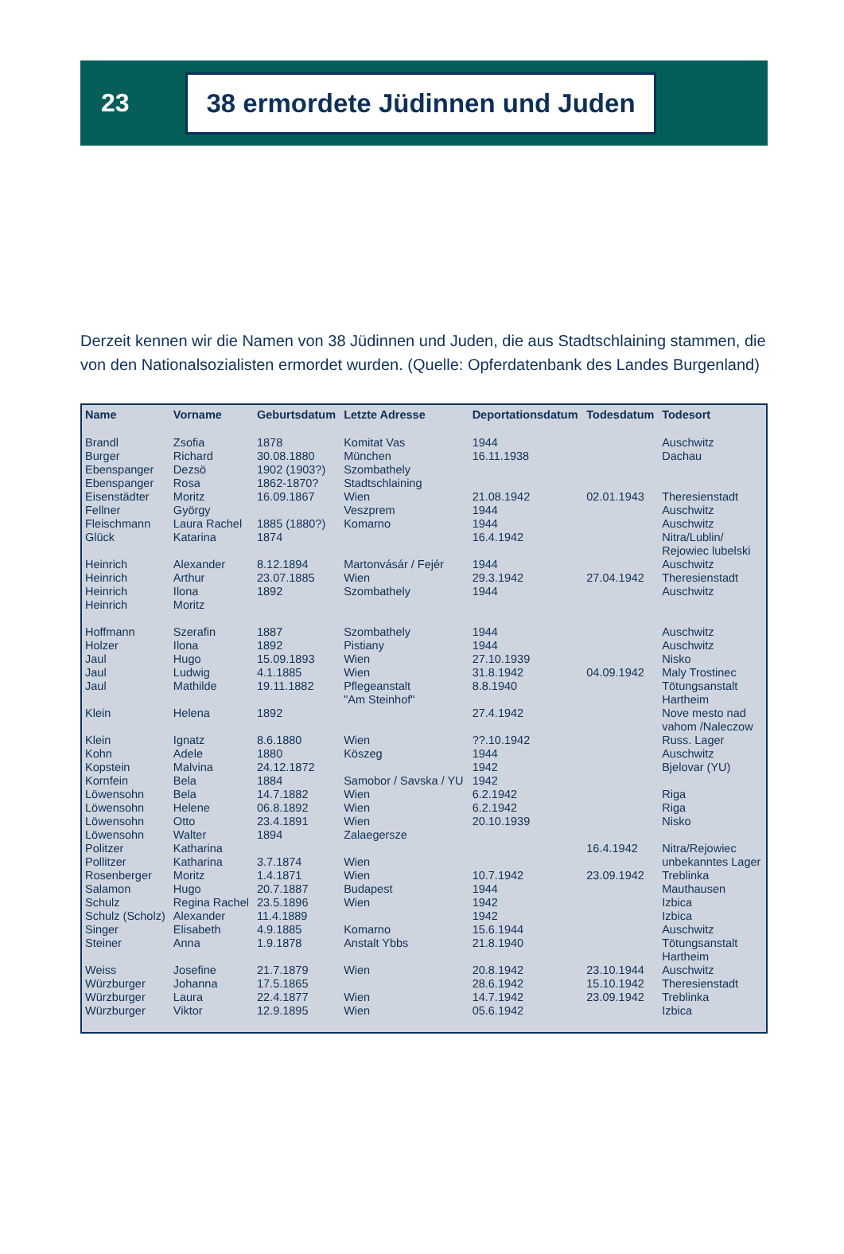23
38 ermordete Jüdinnen und Juden
Derzeit kennen wir die Namen von 38 Jüdinnen und Juden, die aus Stadtschlaining stammen, die von den Nationalsozialisten ermordet wurden. (Quelle: Opferdatenbank des Landes Burgenland)
| Name | Vorname | Geburtsdatum | Letzte Adresse | Deportationsdatum | Todesdatum | Todesort |
| --- | --- | --- | --- | --- | --- | --- |
| Brandl | Zsofia | 1878 | Komitat Vas | 1944 | | Auschwitz |
| Burger | Richard | 30.08.1880 | München | 16.11.1938 | | Dachau |
| Ebenspanger | Dezsö | 1902 (1903?) | Szombathely | | | |
| Ebenspanger | Rosa | 1862-1870? | Stadtschlaining | | | |
| Eisenstädter | Moritz | 16.09.1867 | Wien | 21.08.1942 | 02.01.1943 | Theresienstadt |
| Fellner | György | | Veszprem | 1944 | | Auschwitz |
| Fleischmann | Laura Rachel | 1885 (1880?) | Komarno | 1944 | | Auschwitz |
| Glück | Katarina | 1874 | | 16.4.1942 | | Nitra/Lublin/ Rejowiec lubelski |
| Heinrich | Alexander | 8.12.1894 | Martonvásár / Fejér | 1944 | | Auschwitz |
| Heinrich | Arthur | 23.07.1885 | Wien | 29.3.1942 | 27.04.1942 | Theresienstadt |
| Heinrich | Ilona | 1892 | Szombathely | 1944 | | Auschwitz |
| Heinrich | Moritz | | | | | |
| Hoffmann | Szerafin | 1887 | Szombathely | 1944 | | Auschwitz |
| Holzer | Ilona | 1892 | Pistiany | 1944 | | Auschwitz |
| Jaul | Hugo | 15.09.1893 | Wien | 27.10.1939 | | Nisko |
| Jaul | Ludwig | 4.1.1885 | Wien | 31.8.1942 | 04.09.1942 | Maly Trostinec |
| Jaul | Mathilde | 19.11.1882 | Pflegeanstalt "Am Steinhof" | 8.8.1940 | | Tötungsanstalt Hartheim |
| Klein | Helena | 1892 | | 27.4.1942 | | Nove mesto nad vahom /Naleczow |
| Klein | Ignatz | 8.6.1880 | Wien | ??.10.1942 | | Russ. Lager |
| Kohn | Adele | 1880 | Köszeg | 1944 | | Auschwitz |
| Kopstein | Malvina | 24.12.1872 | | 1942 | | Bjelovar (YU) |
| Kornfein | Bela | 1884 | Samobor / Savska / YU | 1942 | | |
| Löwensohn | Bela | 14.7.1882 | Wien | 6.2.1942 | | Riga |
| Löwensohn | Helene | 06.8.1892 | Wien | 6.2.1942 | | Riga |
| Löwensohn | Otto | 23.4.1891 | Wien | 20.10.1939 | | Nisko |
| Löwensohn | Walter | 1894 | Zalaegersze | | | |
| Politzer | Katharina | | | | 16.4.1942 | Nitra/Rejowiec |
| Pollitzer | Katharina | 3.7.1874 | Wien | | | unbekanntes Lager |
| Rosenberger | Moritz | 1.4.1871 | Wien | 10.7.1942 | 23.09.1942 | Treblinka |
| Salamon | Hugo | 20.7.1887 | Budapest | 1944 | | Mauthausen |
| Schulz | Regina Rachel | 23.5.1896 | Wien | 1942 | | Izbica |
| Schulz (Scholz) | Alexander | 11.4.1889 | | 1942 | | Izbica |
| Singer | Elisabeth | 4.9.1885 | Komarno | 15.6.1944 | | Auschwitz |
| Steiner | Anna | 1.9.1878 | Anstalt Ybbs | 21.8.1940 | | Tötungsanstalt Hartheim |
| Weiss | Josefine | 21.7.1879 | Wien | 20.8.1942 | 23.10.1944 | Auschwitz |
| Würzburger | Johanna | 17.5.1865 | | 28.6.1942 | 15.10.1942 | Theresienstadt |
| Würzburger | Laura | 22.4.1877 | Wien | 14.7.1942 | 23.09.1942 | Treblinka |
| Würzburger | Viktor | 12.9.1895 | Wien | 05.6.1942 | | Izbica |